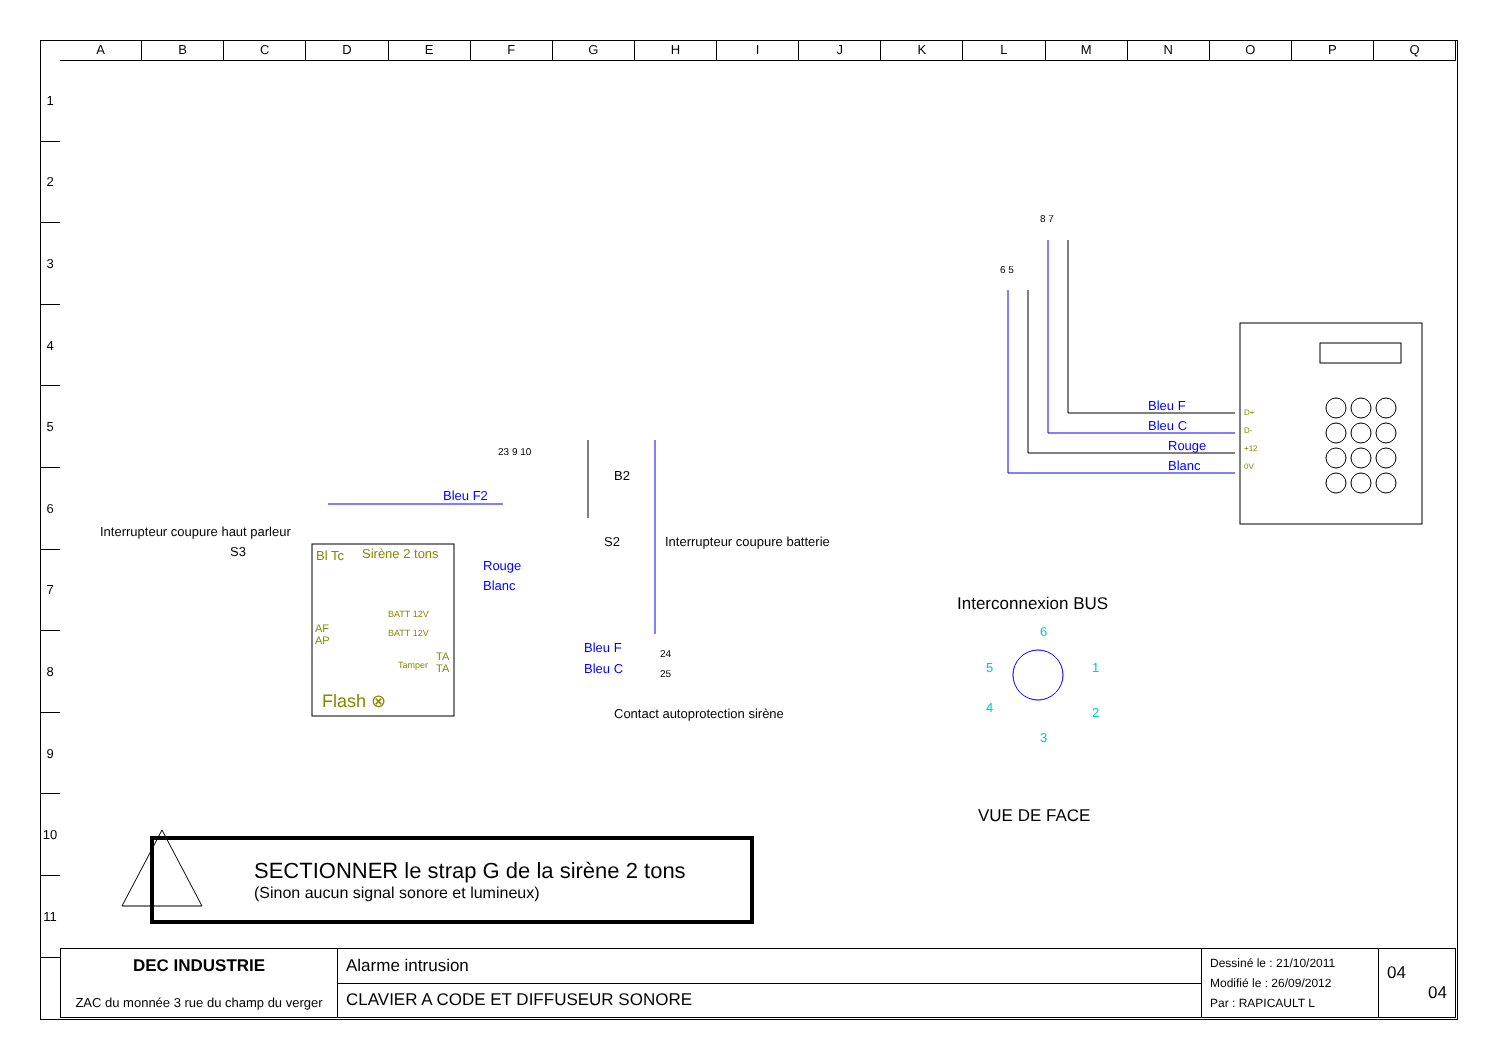ABCDEFGHIJKLMNOPQ
1
2
3
4
5
6
7
8
9
10
11
Interrupteur coupure haut parleur
S3 Sirène 2 tons
Bl Tc
Bleu F2
23 9 10
Rouge
Blanc
BATT 12V
BATT 12V
AF
AP
Tamper
TA
TA
Flash ⊗
B2
S2 Interrupteur coupure batterie
Bleu F 24
Bleu C 25
Contact autoprotection sirène
8 7
6 5
Bleu F
Bleu C
Rouge
Blanc
D+
D-
+12
0V
Interconnexion BUS
6
5 1
4 2
3
VUE DE FACE
SECTIONNER le strap G de la sirène 2 tons
(Sinon aucun signal sonore et lumineux)
| DEC INDUSTRIE ZAC du monnée 3 rue du champ du verger | Alarme intrusion | Dessiné le : 21/10/2011 Modifié le : 26/09/2012 Par : RAPICAULT L | 04 04 |
| | CLAVIER A CODE ET DIFFUSEUR SONORE | | |